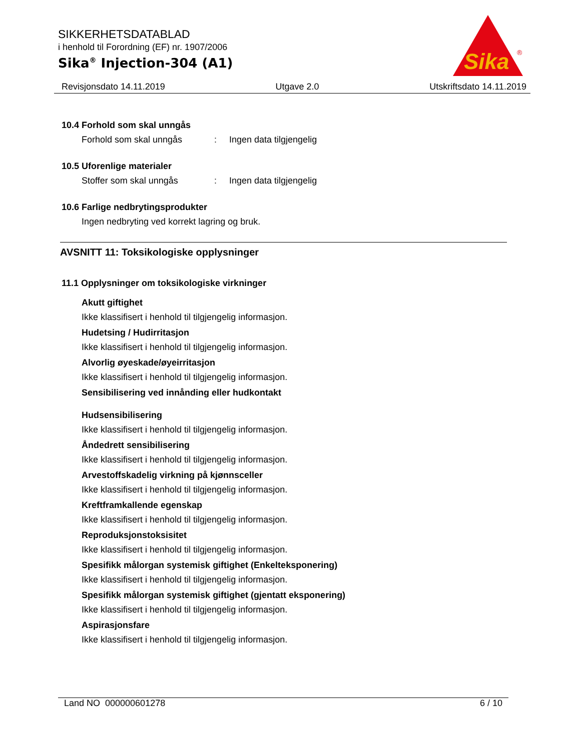SIKKERHETSDATABLAD
i henhold til Forordning (EF) nr. 1907/2006
Sika<sup>®</sup> Injection-304 (A1)
Sika
®
Revisjonsdato 14.11.2019 Utgave 2.0 Utskriftsdato 14.11.2019
10.4 Forhold som skal unngås
Forhold som skal unngås: Ingen data tilgjengelig
10.5 Uforenlige materialer
Stoffer som skal unngås: Ingen data tilgjengelig
10.6 Farlige nedbrytingsprodukter
Ingen nedbryting ved korrekt lagring og bruk.
AVSNITT 11: Toksikologiske opplysninger
11.1 Opplysninger om toksikologiske virkninger
Akutt giftighet
Ikke klassifisert i henhold til tilgjengelig informasjon.
Hudetsing / Hudirritasjon
Ikke klassifisert i henhold til tilgjengelig informasjon.
Alvorlig øyeskade/øyeirritasjon
Ikke klassifisert i henhold til tilgjengelig informasjon.
Sensibilisering ved innånding eller hudkontakt
Hudsensibilisering
Ikke klassifisert i henhold til tilgjengelig informasjon.
Åndedrett sensibilisering
Ikke klassifisert i henhold til tilgjengelig informasjon.
Arvestoffskadelig virkning på kjønnsceller
Ikke klassifisert i henhold til tilgjengelig informasjon.
Kreftframkallende egenskap
Ikke klassifisert i henhold til tilgjengelig informasjon.
Reproduksjonstoksisitet
Ikke klassifisert i henhold til tilgjengelig informasjon.
Spesifikk målorgan systemisk giftighet (Enkelteksponering)
Ikke klassifisert i henhold til tilgjengelig informasjon.
Spesifikk målorgan systemisk giftighet (gjentatt eksponering)
Ikke klassifisert i henhold til tilgjengelig informasjon.
Aspirasjonsfare
Ikke klassifisert i henhold til tilgjengelig informasjon.
Land NO 000000601278 6 / 10